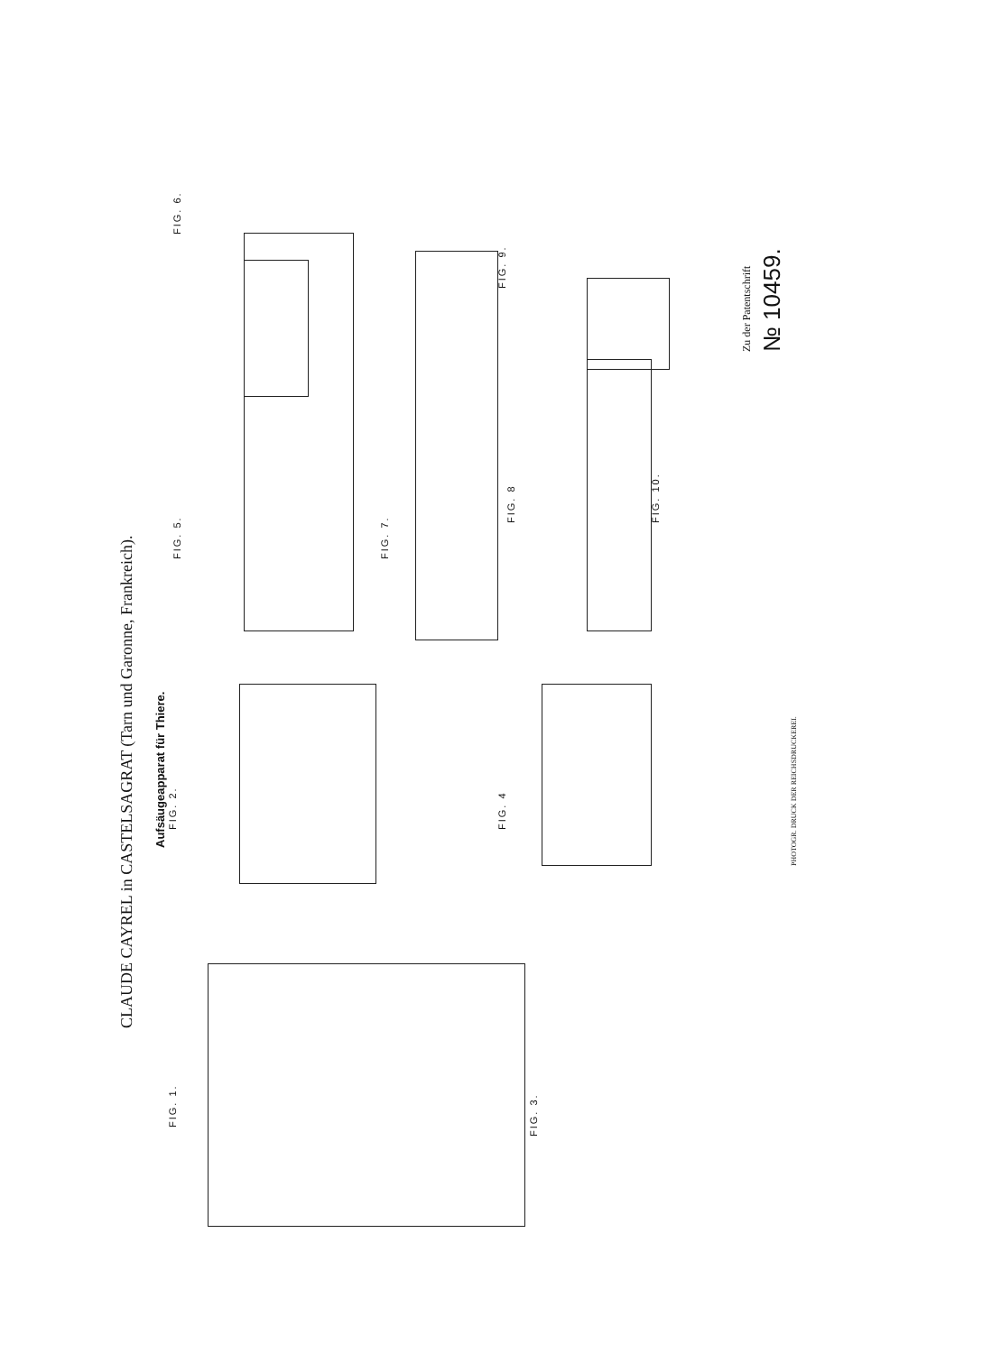CLAUDE CAYREL in CASTELSAGRAT (Tarn und Garonne, Frankreich).
Aufsäugeapparat für Thiere.
FIG. 1. FIG. 2.
FIG. 3.
FIG. 4
FIG. 5. FIG. 6.
FIG. 7.
FIG. 8
FIG. 9.
FIG. 10.
Zu der Patentschrift
№ 10459.
PHOTOGR. DRUCK DER REICHSDRUCKEREI.